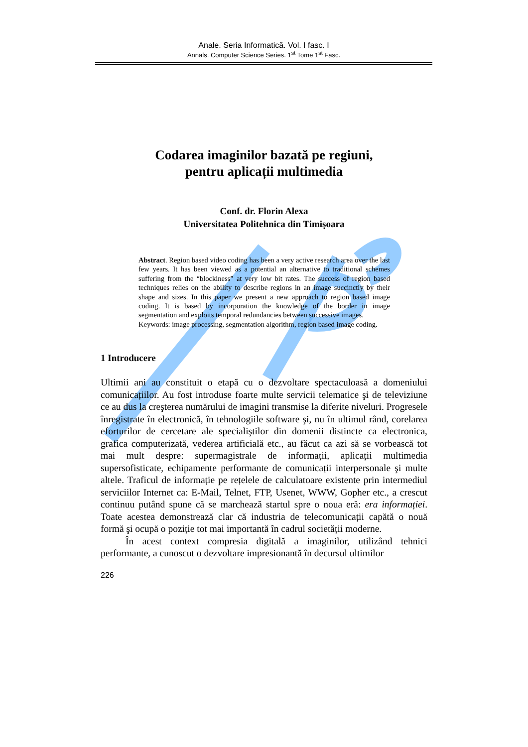Anale. Seria Informatică. Vol. I fasc. I
Annals. Computer Science Series. 1<sup>st</sup> Tome 1<sup>st</sup> Fasc.
Codarea imaginilor bazată pe regiuni,
pentru aplicații multimedia
Conf. dr. Florin Alexa
Universitatea Politehnica din Timişoara
Abstract. Region based video coding has been a very active research area over the last few years. It has been viewed as a potential an alternative to traditional schemes suffering from the “blockiness” at very low bit rates. The success of region based techniques relies on the ability to describe regions in an image succinctly by their shape and sizes. In this paper we present a new approach to region based image coding. It is based by incorporation the knowledge of the border in image segmentation and exploits temporal redundancies between successive images.
Keywords: image processing, segmentation algorithm, region based image coding.
1 Introducere
Ultimii ani au constituit o etapă cu o dezvoltare spectaculoasă a domeniului comunicațiilor. Au fost introduse foarte multe servicii telematice şi de televiziune ce au dus la creşterea numărului de imagini transmise la diferite niveluri. Progresele înregistrate în electronică, în tehnologiile software şi, nu în ultimul rând, corelarea eforturilor de cercetare ale specialiştilor din domenii distincte ca electronica, grafica computerizată, vederea artificială etc., au făcut ca azi să se vorbească tot mai mult despre: supermagistrale de informații, aplicații multimedia supersofisticate, echipamente performante de comunicații interpersonale şi multe altele. Traficul de informație pe rețelele de calculatoare existente prin intermediul serviciilor Internet ca: E-Mail, Telnet, FTP, Usenet, WWW, Gopher etc., a crescut continuu putând spune că se marchează startul spre o noua eră: era informației. Toate acestea demonstrează clar că industria de telecomunicații capătă o nouă formă şi ocupă o poziție tot mai importantă în cadrul societății moderne.
În acest context compresia digitală a imaginilor, utilizând tehnici performante, a cunoscut o dezvoltare impresionantă în decursul ultimilor
226